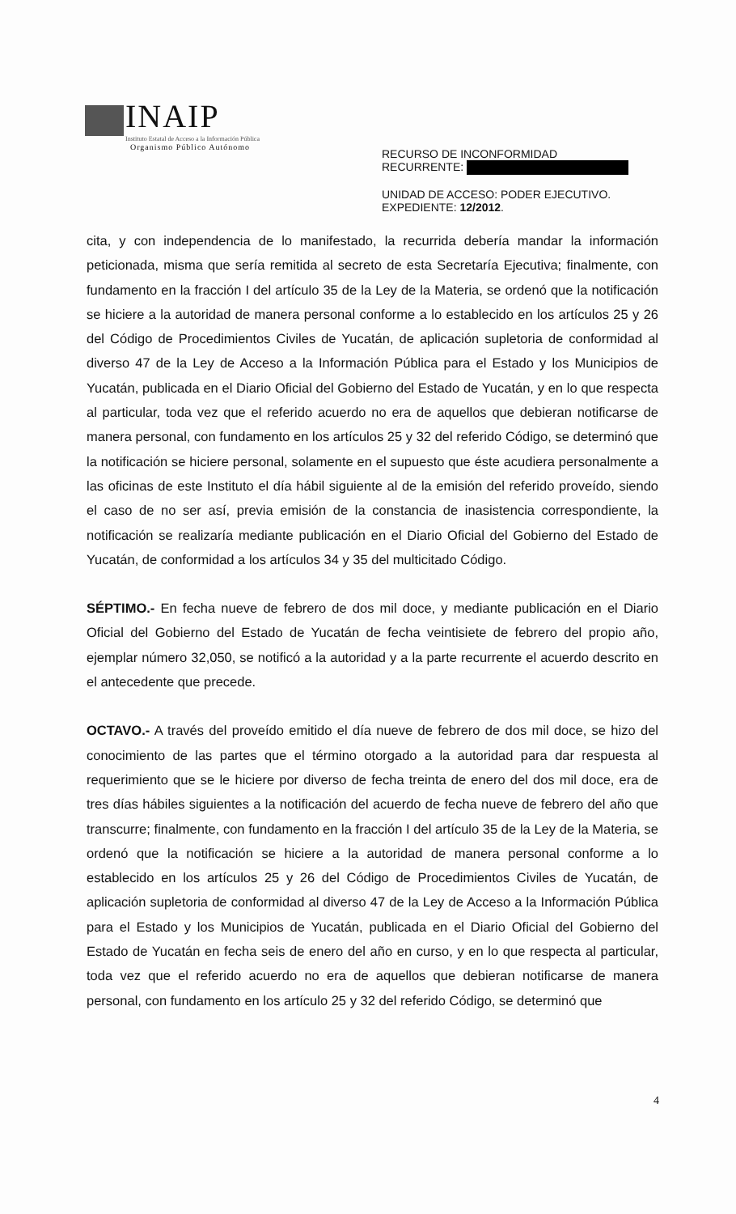INAIP
Instituto Estatal de Acceso a la Información Pública
Organismo Público Autónomo
RECURSO DE INCONFORMIDAD
RECURRENTE:
UNIDAD DE ACCESO: PODER EJECUTIVO.
EXPEDIENTE: 12/2012.
cita, y con independencia de lo manifestado, la recurrida debería mandar la información peticionada, misma que sería remitida al secreto de esta Secretaría Ejecutiva; finalmente, con fundamento en la fracción I del artículo 35 de la Ley de la Materia, se ordenó que la notificación se hiciere a la autoridad de manera personal conforme a lo establecido en los artículos 25 y 26 del Código de Procedimientos Civiles de Yucatán, de aplicación supletoria de conformidad al diverso 47 de la Ley de Acceso a la Información Pública para el Estado y los Municipios de Yucatán, publicada en el Diario Oficial del Gobierno del Estado de Yucatán, y en lo que respecta al particular, toda vez que el referido acuerdo no era de aquellos que debieran notificarse de manera personal, con fundamento en los artículos 25 y 32 del referido Código, se determinó que la notificación se hiciere personal, solamente en el supuesto que éste acudiera personalmente a las oficinas de este Instituto el día hábil siguiente al de la emisión del referido proveído, siendo el caso de no ser así, previa emisión de la constancia de inasistencia correspondiente, la notificación se realizaría mediante publicación en el Diario Oficial del Gobierno del Estado de Yucatán, de conformidad a los artículos 34 y 35 del multicitado Código.
SÉPTIMO.- En fecha nueve de febrero de dos mil doce, y mediante publicación en el Diario Oficial del Gobierno del Estado de Yucatán de fecha veintisiete de febrero del propio año, ejemplar número 32,050, se notificó a la autoridad y a la parte recurrente el acuerdo descrito en el antecedente que precede.
OCTAVO.- A través del proveído emitido el día nueve de febrero de dos mil doce, se hizo del conocimiento de las partes que el término otorgado a la autoridad para dar respuesta al requerimiento que se le hiciere por diverso de fecha treinta de enero del dos mil doce, era de tres días hábiles siguientes a la notificación del acuerdo de fecha nueve de febrero del año que transcurre; finalmente, con fundamento en la fracción I del artículo 35 de la Ley de la Materia, se ordenó que la notificación se hiciere a la autoridad de manera personal conforme a lo establecido en los artículos 25 y 26 del Código de Procedimientos Civiles de Yucatán, de aplicación supletoria de conformidad al diverso 47 de la Ley de Acceso a la Información Pública para el Estado y los Municipios de Yucatán, publicada en el Diario Oficial del Gobierno del Estado de Yucatán en fecha seis de enero del año en curso, y en lo que respecta al particular, toda vez que el referido acuerdo no era de aquellos que debieran notificarse de manera personal, con fundamento en los artículo 25 y 32 del referido Código, se determinó que
4